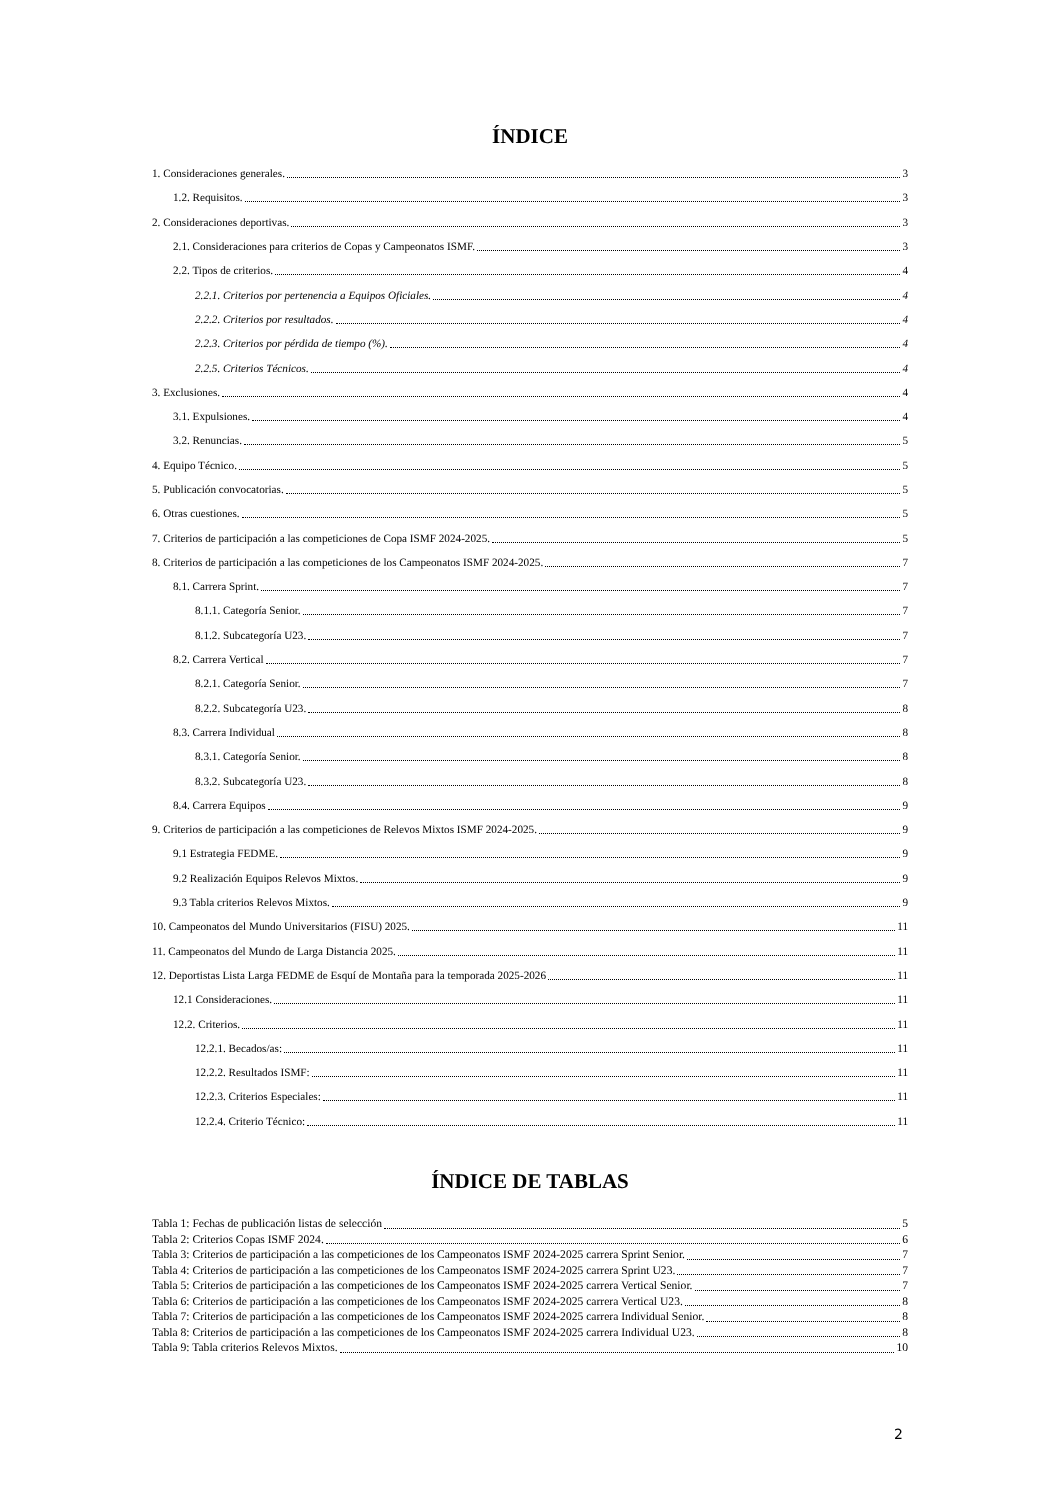ÍNDICE
1. Consideraciones generales. 3
1.2. Requisitos. 3
2. Consideraciones deportivas. 3
2.1. Consideraciones para criterios de Copas y Campeonatos ISMF. 3
2.2. Tipos de criterios. 4
2.2.1. Criterios por pertenencia a Equipos Oficiales. 4
2.2.2. Criterios por resultados. 4
2.2.3. Criterios por pérdida de tiempo (%). 4
2.2.5. Criterios Técnicos. 4
3. Exclusiones. 4
3.1. Expulsiones. 4
3.2. Renuncias. 5
4. Equipo Técnico. 5
5. Publicación convocatorias. 5
6. Otras cuestiones. 5
7. Criterios de participación a las competiciones de Copa ISMF 2024-2025. 5
8. Criterios de participación a las competiciones de los Campeonatos ISMF 2024-2025. 7
8.1. Carrera Sprint. 7
8.1.1. Categoría Senior. 7
8.1.2. Subcategoría U23. 7
8.2. Carrera Vertical 7
8.2.1. Categoría Senior. 7
8.2.2. Subcategoría U23. 8
8.3. Carrera Individual 8
8.3.1. Categoría Senior. 8
8.3.2. Subcategoría U23. 8
8.4. Carrera Equipos 9
9. Criterios de participación a las competiciones de Relevos Mixtos ISMF 2024-2025. 9
9.1 Estrategia FEDME. 9
9.2 Realización Equipos Relevos Mixtos. 9
9.3 Tabla criterios Relevos Mixtos. 9
10. Campeonatos del Mundo Universitarios (FISU) 2025. 11
11. Campeonatos del Mundo de Larga Distancia 2025. 11
12. Deportistas Lista Larga FEDME de Esquí de Montaña para la temporada 2025-2026 11
12.1 Consideraciones. 11
12.2. Criterios. 11
12.2.1. Becados/as: 11
12.2.2. Resultados ISMF: 11
12.2.3. Criterios Especiales: 11
12.2.4. Criterio Técnico: 11
ÍNDICE DE TABLAS
Tabla 1: Fechas de publicación listas de selección 5
Tabla 2: Criterios Copas ISMF 2024. 6
Tabla 3: Criterios de participación a las competiciones de los Campeonatos ISMF 2024-2025 carrera Sprint Senior. 7
Tabla 4: Criterios de participación a las competiciones de los Campeonatos ISMF 2024-2025 carrera Sprint U23. 7
Tabla 5: Criterios de participación a las competiciones de los Campeonatos ISMF 2024-2025 carrera Vertical Senior. 7
Tabla 6: Criterios de participación a las competiciones de los Campeonatos ISMF 2024-2025 carrera Vertical U23. 8
Tabla 7: Criterios de participación a las competiciones de los Campeonatos ISMF 2024-2025 carrera Individual Senior. 8
Tabla 8: Criterios de participación a las competiciones de los Campeonatos ISMF 2024-2025 carrera Individual U23. 8
Tabla 9: Tabla criterios Relevos Mixtos. 10
2